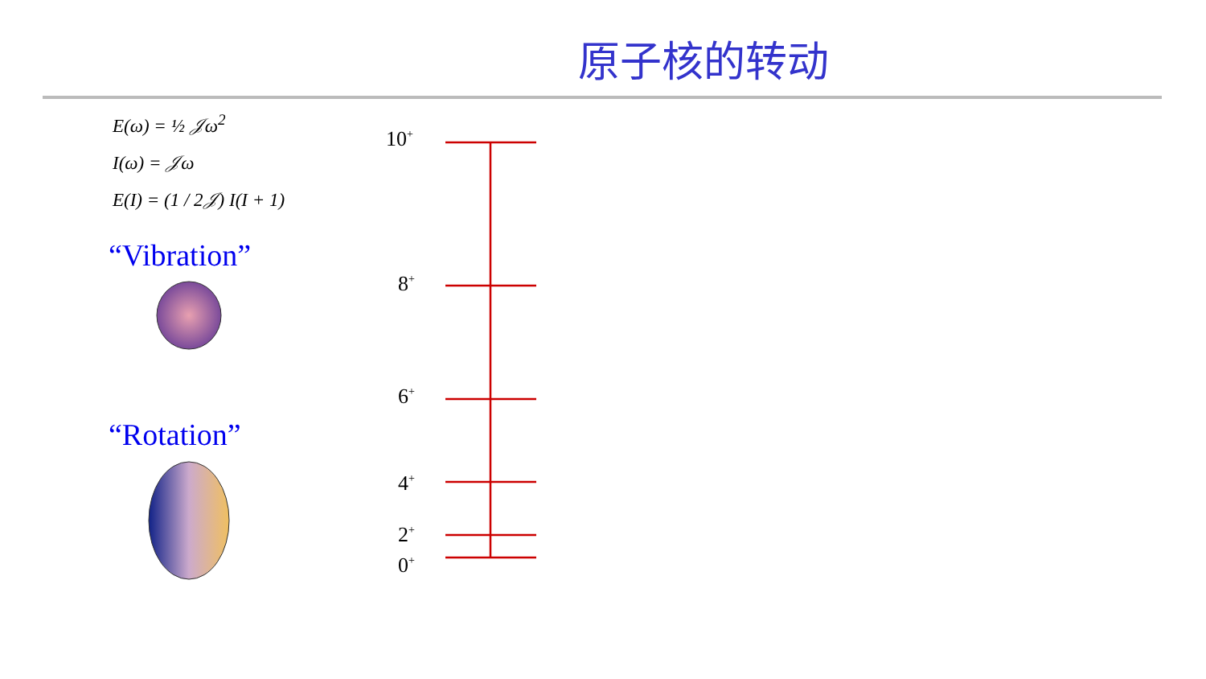原子核的转动
E(ω) = ½ 𝒥ω<sup>2</sup>
I(ω) = 𝒥ω
E(I) = (1 / 2𝒥) I(I + 1)
“Vibration”
“Rotation”
10<sup>+</sup>
8<sup>+</sup>
6<sup>+</sup>
4<sup>+</sup>
2<sup>+</sup>
0<sup>+</sup>